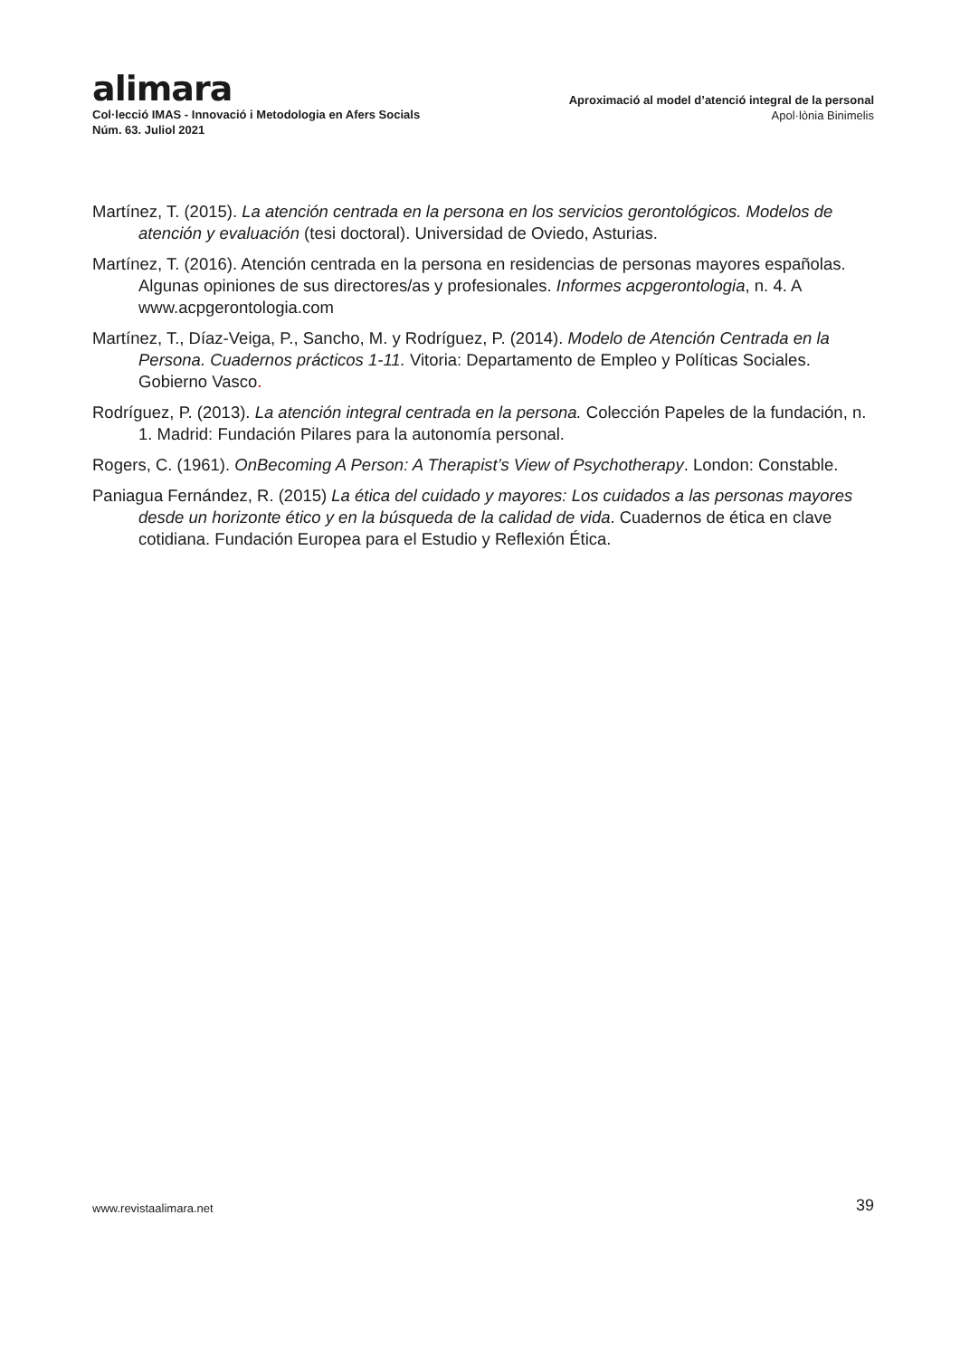alimara
Col·lecció IMAS - Innovació i Metodologia en Afers Socials
Núm. 63. Juliol 2021
Aproximació al model d’atenció integral de la personal
Apol·lònia Binimelis
Martínez, T. (2015). La atención centrada en la persona en los servicios gerontológicos. Modelos de atención y evaluación (tesi doctoral). Universidad de Oviedo, Asturias.
Martínez, T. (2016). Atención centrada en la persona en residencias de personas mayores españolas. Algunas opiniones de sus directores/as y profesionales. Informes acpgerontologia, n. 4. A www.acpgerontologia.com
Martínez, T., Díaz-Veiga, P., Sancho, M. y Rodríguez, P. (2014). Modelo de Atención Centrada en la Persona. Cuadernos prácticos 1-11. Vitoria: Departamento de Empleo y Políticas Sociales. Gobierno Vasco.
Rodríguez, P. (2013). La atención integral centrada en la persona. Colección Papeles de la fundación, n. 1. Madrid: Fundación Pilares para la autonomía personal.
Rogers, C. (1961). OnBecoming A Person: A Therapist’s View of Psychotherapy. London: Constable.
Paniagua Fernández, R. (2015) La ética del cuidado y mayores: Los cuidados a las personas mayores desde un horizonte ético y en la búsqueda de la calidad de vida. Cuadernos de ética en clave cotidiana. Fundación Europea para el Estudio y Reflexión Ética.
www.revistaalimara.net 39